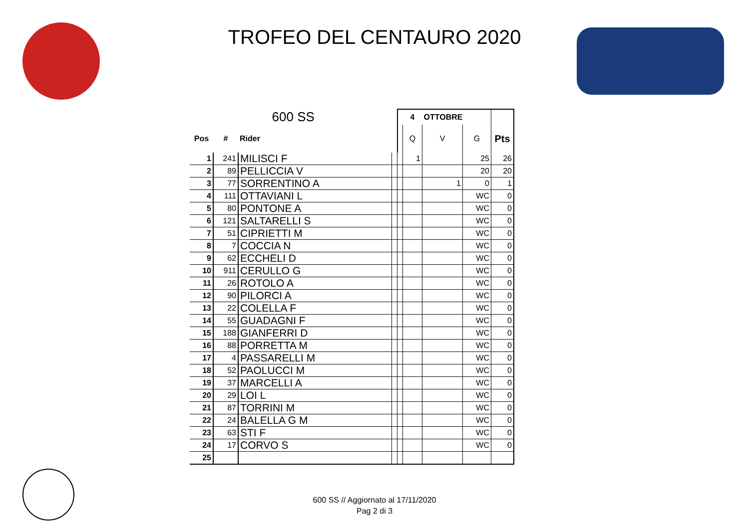TROFEO DEL CENTAURO 2020
| 600 SS | | | | | 4 | OTTOBRE | | |
| --- | --- | --- | --- | --- | --- | --- | --- | --- |
| Pos | # | Rider | | | Q | V | G | Pts |
| 1 | 241 | MILISCI F | | | 1 | | 25 | 26 |
| 2 | 89 | PELLICCIA V | | | | | 20 | 20 |
| 3 | 77 | SORRENTINO A | | | | 1 | 0 | 1 |
| 4 | 111 | OTTAVIANI L | | | | | WC | 0 |
| 5 | 80 | PONTONE A | | | | | WC | 0 |
| 6 | 121 | SALTARELLI S | | | | | WC | 0 |
| 7 | 51 | CIPRIETTI M | | | | | WC | 0 |
| 8 | 7 | COCCIA N | | | | | WC | 0 |
| 9 | 62 | ECCHELI D | | | | | WC | 0 |
| 10 | 911 | CERULLO G | | | | | WC | 0 |
| 11 | 26 | ROTOLO A | | | | | WC | 0 |
| 12 | 90 | PILORCI A | | | | | WC | 0 |
| 13 | 22 | COLELLA F | | | | | WC | 0 |
| 14 | 55 | GUADAGNI F | | | | | WC | 0 |
| 15 | 188 | GIANFERRI D | | | | | WC | 0 |
| 16 | 88 | PORRETTA M | | | | | WC | 0 |
| 17 | 4 | PASSARELLI M | | | | | WC | 0 |
| 18 | 52 | PAOLUCCI M | | | | | WC | 0 |
| 19 | 37 | MARCELLI A | | | | | WC | 0 |
| 20 | 29 | LOI L | | | | | WC | 0 |
| 21 | 87 | TORRINI M | | | | | WC | 0 |
| 22 | 24 | BALELLA G M | | | | | WC | 0 |
| 23 | 63 | STI F | | | | | WC | 0 |
| 24 | 17 | CORVO S | | | | | WC | 0 |
| 25 | | | | | | | | |
600 SS // Aggiornato al 17/11/2020
Pag 2 di 3